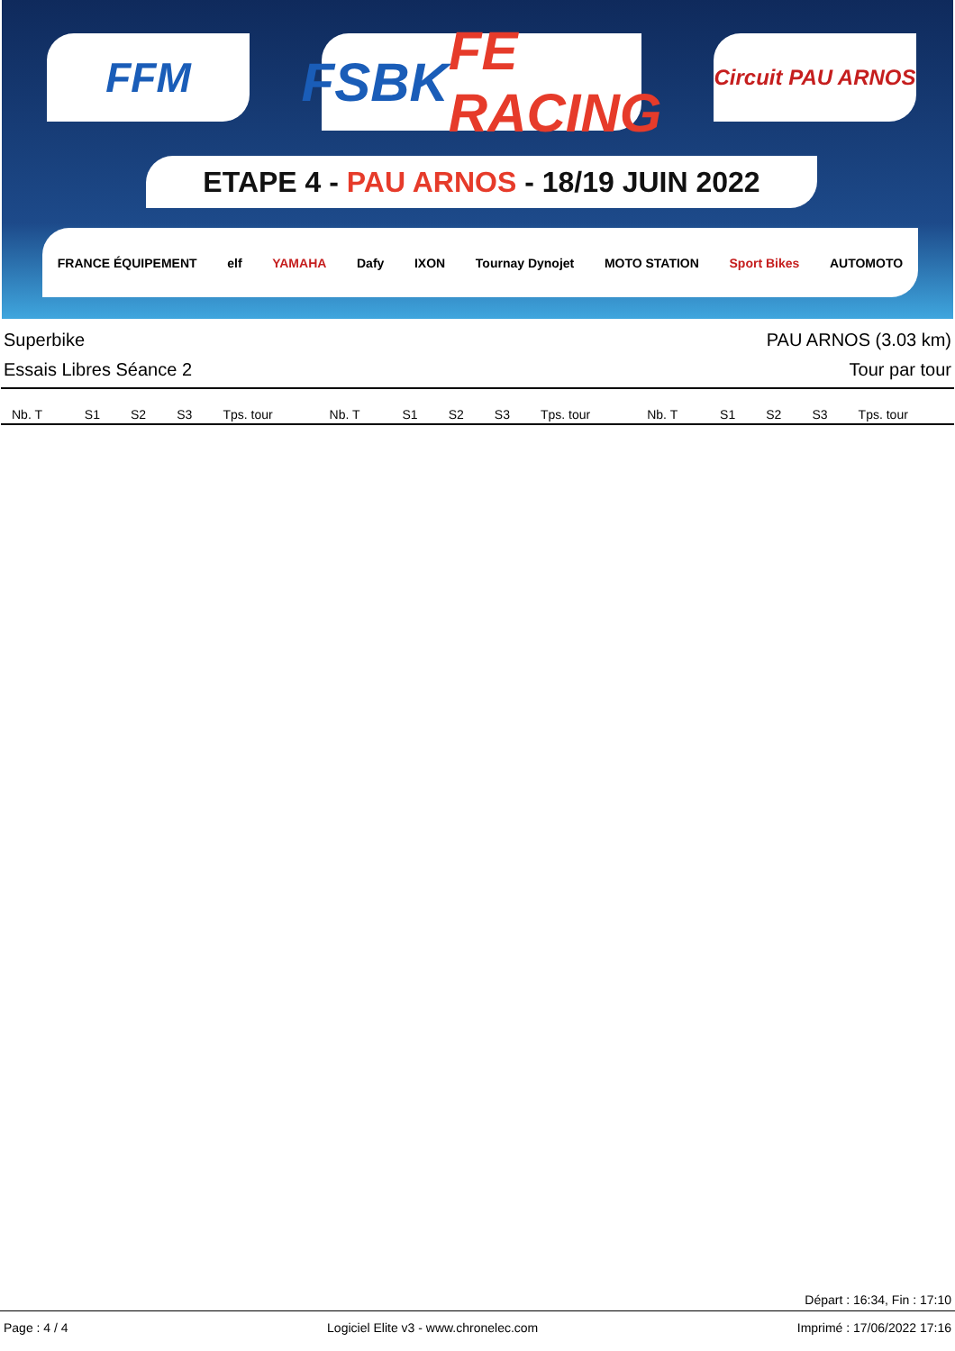FFM
FSBK FE RACING
Circuit PAU ARNOS
ETAPE 4 - PAU ARNOS - 18/19 JUIN 2022
FRANCE ÉQUIPEMENT elf YAMAHA Dafy IXON Tournay Dynojet MOTO STATION Sport Bikes AUTOMOTO
Superbike PAU ARNOS (3.03 km)
Essais Libres Séance 2 Tour par tour
| Nb. T | S1 | S2 | S3 | Tps. tour | Nb. T | S1 | S2 | S3 | Tps. tour | Nb. T | S1 | S2 | S3 | Tps. tour |
| --- | --- | --- | --- | --- | --- | --- | --- | --- | --- | --- | --- | --- | --- | --- |
Départ : 16:34, Fin : 17:10
Page : 4 / 4 Logiciel Elite v3 - www.chronelec.com Imprimé : 17/06/2022 17:16